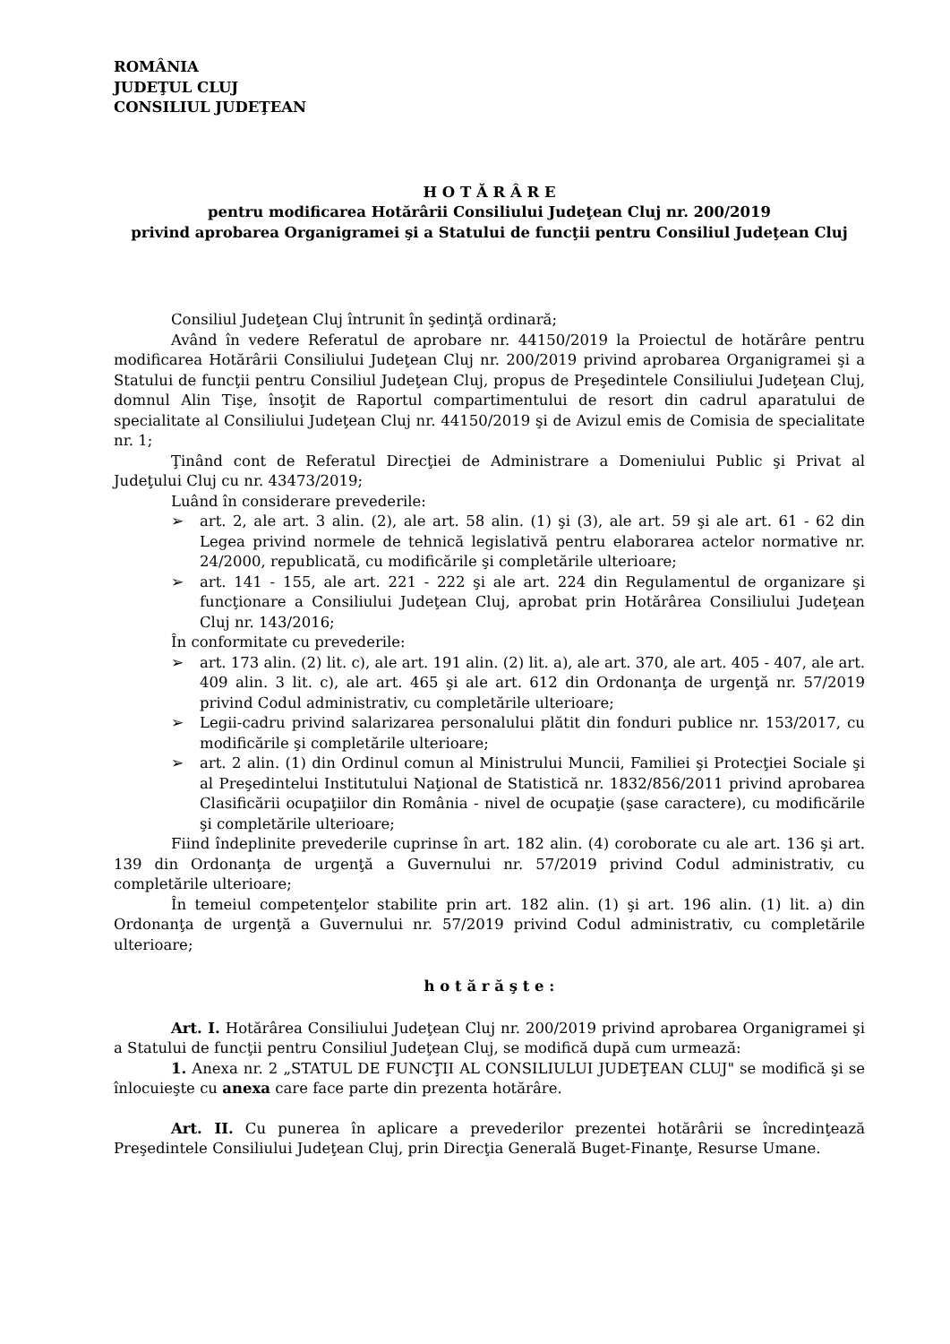ROMÂNIA
JUDEŢUL CLUJ
CONSILIUL JUDEŢEAN
H O T Ă R Â R E
pentru modificarea Hotărârii Consiliului Judeţean Cluj nr. 200/2019
privind aprobarea Organigramei şi a Statului de funcţii pentru Consiliul Judeţean Cluj
Consiliul Judeţean Cluj întrunit în şedinţă ordinară;
Având în vedere Referatul de aprobare nr. 44150/2019 la Proiectul de hotărâre pentru modificarea Hotărârii Consiliului Judeţean Cluj nr. 200/2019 privind aprobarea Organigramei şi a Statului de funcţii pentru Consiliul Judeţean Cluj, propus de Preşedintele Consiliului Judeţean Cluj, domnul Alin Tişe, însoţit de Raportul compartimentului de resort din cadrul aparatului de specialitate al Consiliului Judeţean Cluj nr. 44150/2019 şi de Avizul emis de Comisia de specialitate nr. 1;
Ţinând cont de Referatul Direcţiei de Administrare a Domeniului Public şi Privat al Judeţului Cluj cu nr. 43473/2019;
Luând în considerare prevederile:
➢ art. 2, ale art. 3 alin. (2), ale art. 58 alin. (1) şi (3), ale art. 59 şi ale art. 61 - 62 din Legea privind normele de tehnică legislativă pentru elaborarea actelor normative nr. 24/2000, republicată, cu modificările şi completările ulterioare;
➢ art. 141 - 155, ale art. 221 - 222 şi ale art. 224 din Regulamentul de organizare şi funcţionare a Consiliului Judeţean Cluj, aprobat prin Hotărârea Consiliului Judeţean Cluj nr. 143/2016;
În conformitate cu prevederile:
➢ art. 173 alin. (2) lit. c), ale art. 191 alin. (2) lit. a), ale art. 370, ale art. 405 - 407, ale art. 409 alin. 3 lit. c), ale art. 465 şi ale art. 612 din Ordonanţa de urgenţă nr. 57/2019 privind Codul administrativ, cu completările ulterioare;
➢ Legii-cadru privind salarizarea personalului plătit din fonduri publice nr. 153/2017, cu modificările şi completările ulterioare;
➢ art. 2 alin. (1) din Ordinul comun al Ministrului Muncii, Familiei şi Protecţiei Sociale şi al Preşedintelui Institutului Naţional de Statistică nr. 1832/856/2011 privind aprobarea Clasificării ocupaţiilor din România - nivel de ocupaţie (şase caractere), cu modificările şi completările ulterioare;
Fiind îndeplinite prevederile cuprinse în art. 182 alin. (4) coroborate cu ale art. 136 şi art. 139 din Ordonanţa de urgenţă a Guvernului nr. 57/2019 privind Codul administrativ, cu completările ulterioare;
În temeiul competenţelor stabilite prin art. 182 alin. (1) şi art. 196 alin. (1) lit. a) din Ordonanţa de urgenţă a Guvernului nr. 57/2019 privind Codul administrativ, cu completările ulterioare;
h o t ă r ă ş t e :
Art. I. Hotărârea Consiliului Judeţean Cluj nr. 200/2019 privind aprobarea Organigramei şi a Statului de funcţii pentru Consiliul Judeţean Cluj, se modifică după cum urmează:
1. Anexa nr. 2 „STATUL DE FUNCŢII AL CONSILIULUI JUDEŢEAN CLUJ" se modifică şi se înlocuieşte cu anexa care face parte din prezenta hotărâre.
Art. II. Cu punerea în aplicare a prevederilor prezentei hotărârii se încredinţează Preşedintele Consiliului Judeţean Cluj, prin Direcţia Generală Buget-Finanţe, Resurse Umane.